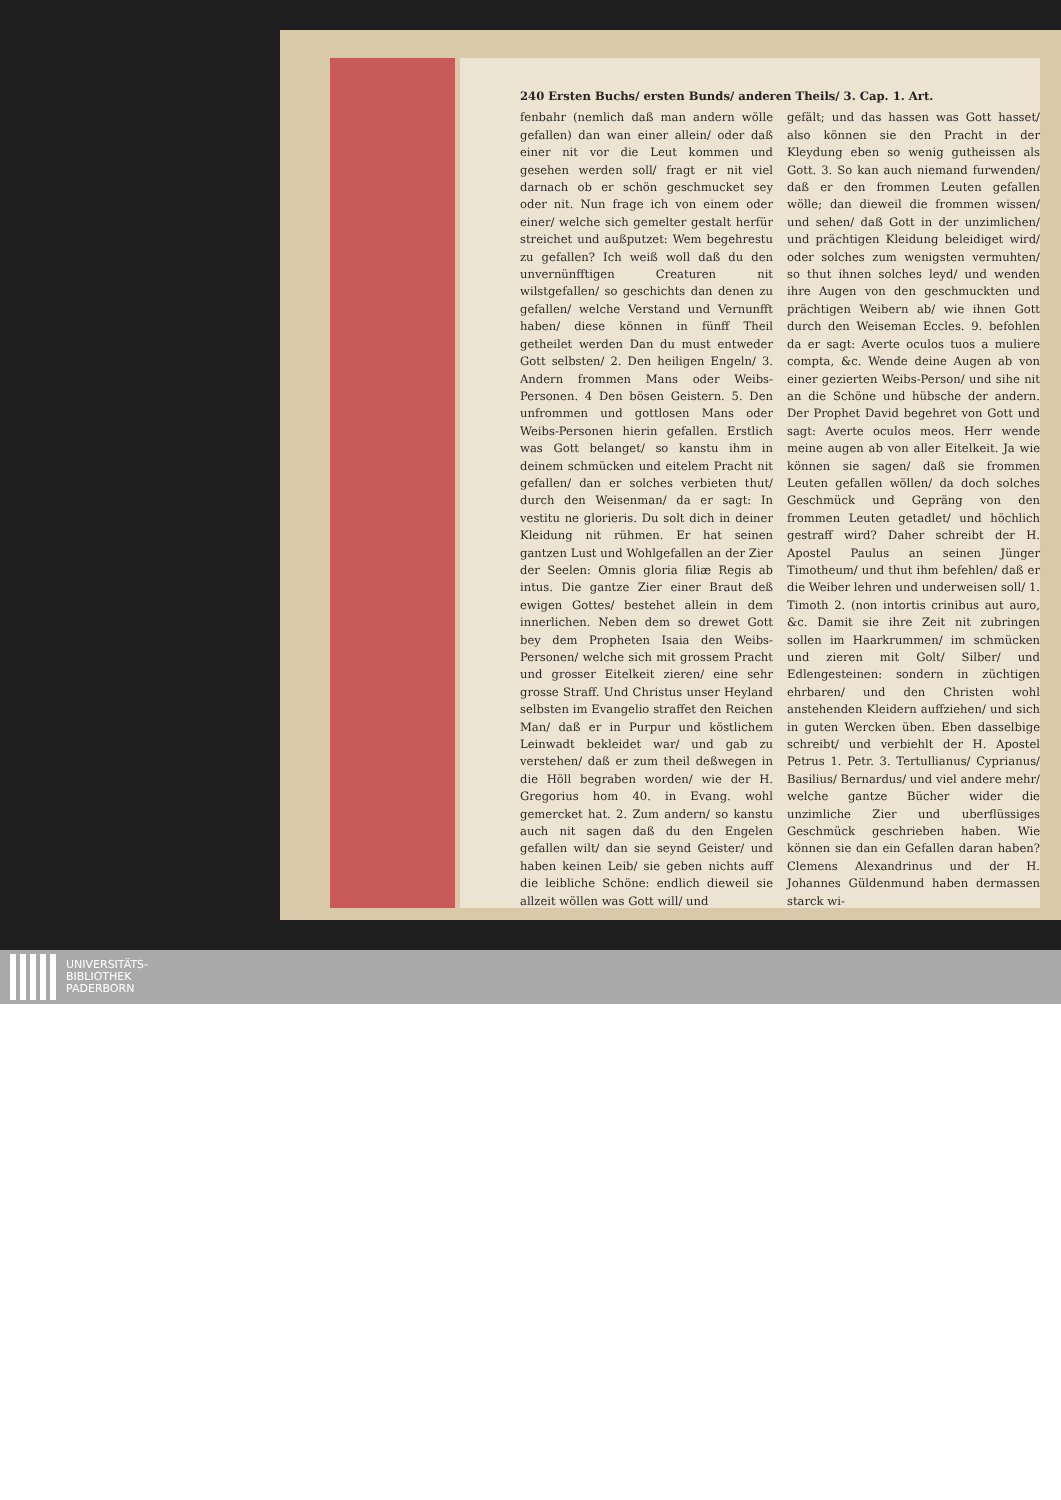240 Ersten Buchs/ ersten Bunds/ anderen Theils/ 3. Cap. 1. Art.
fenbahr (nemlich daß man andern wölle gefallen) dan wan einer allein/ oder daß einer nit vor die Leut kommen und gesehen werden soll/ fragt er nit viel darnach ob er schön geschmucket sey oder nit. Nun frage ich von einem oder einer/ welche sich gemelter gestalt herfür streichet und außputzet: Wem begehrestu zu gefallen? Ich weiß woll daß du den unvernünfftigen Creaturen nit wilstgefallen/ so geschichts dan denen zu gefallen/ welche Verstand und Vernunfft haben/ diese können in fünff Theil getheilet werden Dan du must entweder Gott selbsten/ 2. Den heiligen Engeln/ 3. Andern frommen Mans oder Weibs-Personen. 4 Den bösen Geistern. 5. Den unfrommen und gottlosen Mans oder Weibs-Personen hierin gefallen. Erstlich was Gott belanget/ so kanstu ihm in deinem schmücken und eitelem Pracht nit gefallen/ dan er solches verbieten thut/ durch den Weisenman/ da er sagt: In vestitu ne glorieris. Du solt dich in deiner Kleidung nit rühmen. Er hat seinen gantzen Lust und Wohlgefallen an der Zier der Seelen: Omnis gloria filiæ Regis ab intus. Die gantze Zier einer Braut deß ewigen Gottes/ bestehet allein in dem innerlichen. Neben dem so drewet Gott bey dem Propheten Isaia den Weibs-Personen/ welche sich mit grossem Pracht und grosser Eitelkeit zieren/ eine sehr grosse Straff. Und Christus unser Heyland selbsten im Evangelio straffet den Reichen Man/ daß er in Purpur und köstlichem Leinwadt bekleidet war/ und gab zu verstehen/ daß er zum theil deßwegen in die Höll begraben worden/ wie der H. Gregorius hom 40. in Evang. wohl gemercket hat. 2. Zum andern/ so kanstu auch nit sagen daß du den Engelen gefallen wilt/ dan sie seynd Geister/ und haben keinen Leib/ sie geben nichts auff die leibliche Schöne: endlich dieweil sie allzeit wöllen was Gott will/ und
gefält; und das hassen was Gott hasset/ also können sie den Pracht in der Kleydung eben so wenig gutheissen als Gott. 3. So kan auch niemand furwenden/ daß er den frommen Leuten gefallen wölle; dan dieweil die frommen wissen/ und sehen/ daß Gott in der unzimlichen/ und prächtigen Kleidung beleidiget wird/ oder solches zum wenigsten vermuhten/ so thut ihnen solches leyd/ und wenden ihre Augen von den geschmuckten und prächtigen Weibern ab/ wie ihnen Gott durch den Weiseman Eccles. 9. befohlen da er sagt: Averte oculos tuos a muliere compta, &c. Wende deine Augen ab von einer gezierten Weibs-Person/ und sihe nit an die Schöne und hübsche der andern. Der Prophet David begehret von Gott und sagt: Averte oculos meos. Herr wende meine augen ab von aller Eitelkeit. Ja wie können sie sagen/ daß sie frommen Leuten gefallen wöllen/ da doch solches Geschmück und Gepräng von den frommen Leuten getadlet/ und höchlich gestraff wird? Daher schreibt der H. Apostel Paulus an seinen Jünger Timotheum/ und thut ihm befehlen/ daß er die Weiber lehren und underweisen soll/ 1. Timoth 2. (non intortis crinibus aut auro, &c. Damit sie ihre Zeit nit zubringen sollen im Haarkrummen/ im schmücken und zieren mit Golt/ Silber/ und Edlengesteinen: sondern in züchtigen ehrbaren/ und den Christen wohl anstehenden Kleidern auffziehen/ und sich in guten Wercken üben. Eben dasselbige schreibt/ und verbiehlt der H. Apostel Petrus 1. Petr. 3. Tertullianus/ Cyprianus/ Basilius/ Bernardus/ und viel andere mehr/ welche gantze Bücher wider die unzimliche Zier und uberflüssiges Geschmück geschrieben haben. Wie können sie dan ein Gefallen daran haben? Clemens Alexandrinus und der H. Johannes Güldenmund haben dermassen starck wi-
UNIVERSITÄTS-
BIBLIOTHEK
PADERBORN